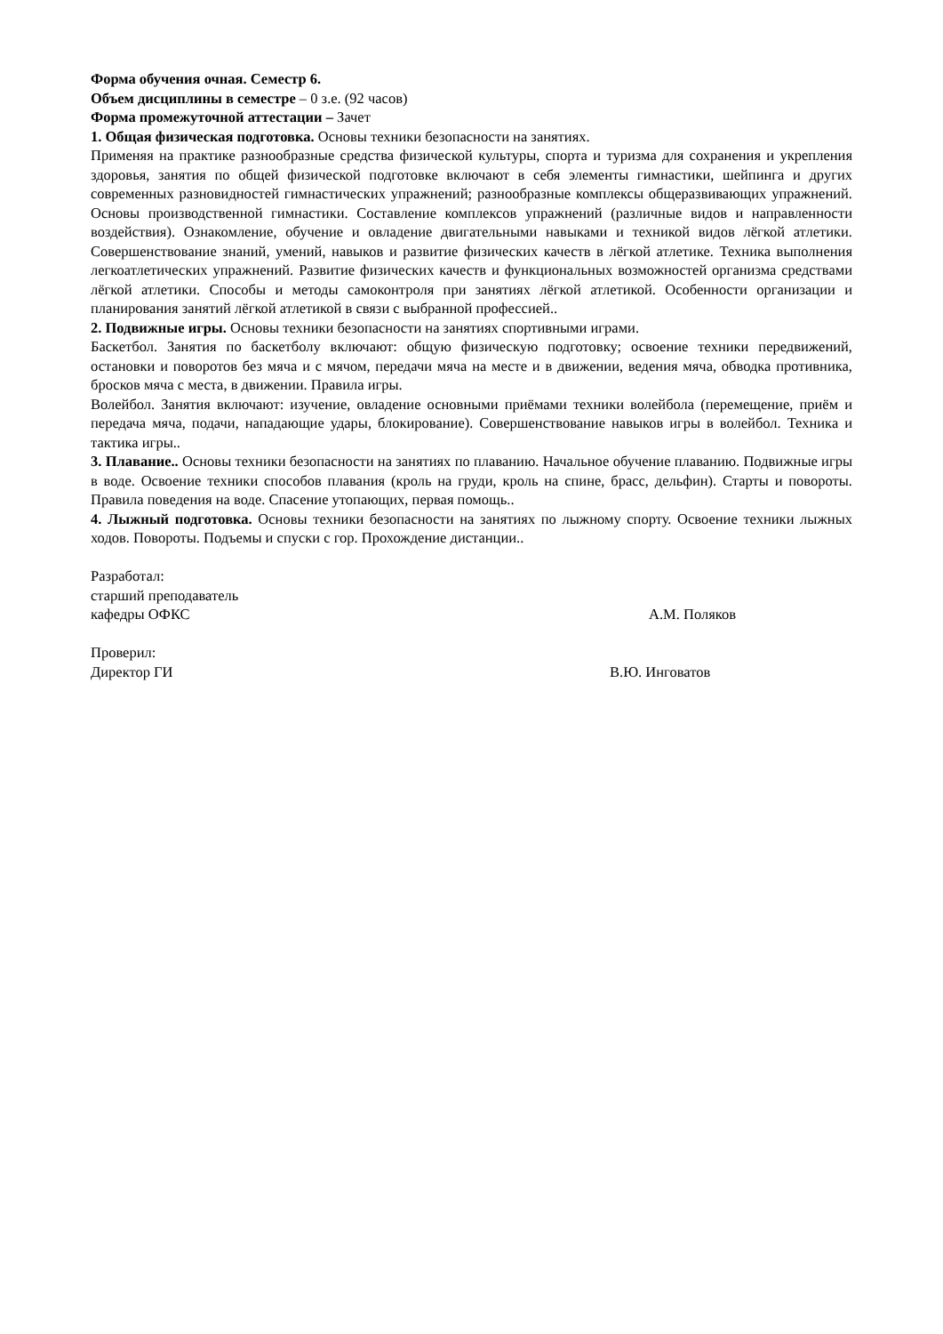Форма обучения очная. Семестр 6.
Объем дисциплины в семестре – 0 з.е. (92 часов)
Форма промежуточной аттестации – Зачет
1. Общая физическая подготовка. Основы техники безопасности на занятиях.
Применяя на практике разнообразные средства физической культуры, спорта и туризма для сохранения и укрепления здоровья, занятия по общей физической подготовке включают в себя элементы гимнастики, шейпинга и других современных разновидностей гимнастических упражнений; разнообразные комплексы общеразвивающих упражнений. Основы производственной гимнастики. Составление комплексов упражнений (различные видов и направленности воздействия). Ознакомление, обучение и овладение двигательными навыками и техникой видов лёгкой атлетики. Совершенствование знаний, умений, навыков и развитие физических качеств в лёгкой атлетике. Техника выполнения легкоатлетических упражнений. Развитие физических качеств и функциональных возможностей организма средствами лёгкой атлетики. Способы и методы самоконтроля при занятиях лёгкой атлетикой. Особенности организации и планирования занятий лёгкой атлетикой в связи с выбранной профессией..
2. Подвижные игры. Основы техники безопасности на занятиях спортивными играми.
Баскетбол. Занятия по баскетболу включают: общую физическую подготовку; освоение техники передвижений, остановки и поворотов без мяча и с мячом, передачи мяча на месте и в движении, ведения мяча, обводка противника, бросков мяча с места, в движении. Правила игры.
Волейбол. Занятия включают: изучение, овладение основными приёмами техники волейбола (перемещение, приём и передача мяча, подачи, нападающие удары, блокирование). Совершенствование навыков игры в волейбол. Техника и тактика игры..
3. Плавание.. Основы техники безопасности на занятиях по плаванию. Начальное обучение плаванию. Подвижные игры в воде. Освоение техники способов плавания (кроль на груди, кроль на спине, брасс, дельфин). Старты и повороты. Правила поведения на воде. Спасение утопающих, первая помощь..
4. Лыжный подготовка. Основы техники безопасности на занятиях по лыжному спорту. Освоение техники лыжных ходов. Повороты. Подъемы и спуски с гор. Прохождение дистанции..
Разработал:
старший преподаватель
кафедры ОФКС А.М. Поляков
Проверил:
Директор ГИ В.Ю. Инговатов